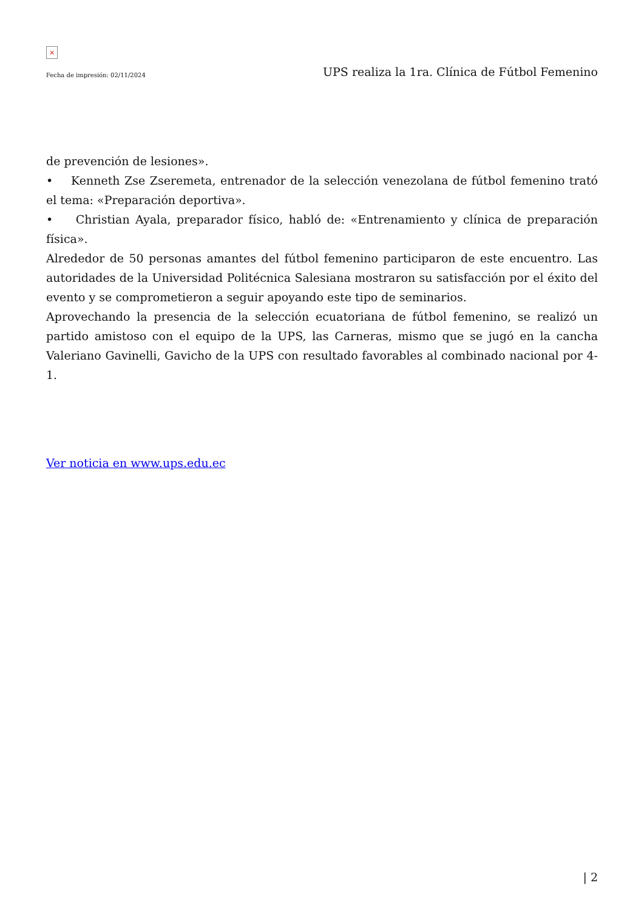×
Fecha de impresión: 02/11/2024 UPS realiza la 1ra. Clínica de Fútbol Femenino
de prevención de lesiones».
• Kenneth Zse Zseremeta, entrenador de la selección venezolana de fútbol femenino trató el tema: «Preparación deportiva».
• Christian Ayala, preparador físico, habló de: «Entrenamiento y clínica de preparación física».
Alrededor de 50 personas amantes del fútbol femenino participaron de este encuentro. Las autoridades de la Universidad Politécnica Salesiana mostraron su satisfacción por el éxito del evento y se comprometieron a seguir apoyando este tipo de seminarios.
Aprovechando la presencia de la selección ecuatoriana de fútbol femenino, se realizó un partido amistoso con el equipo de la UPS, las Carneras, mismo que se jugó en la cancha Valeriano Gavinelli, Gavicho de la UPS con resultado favorables al combinado nacional por 4-1.
Ver noticia en www.ups.edu.ec
| 2